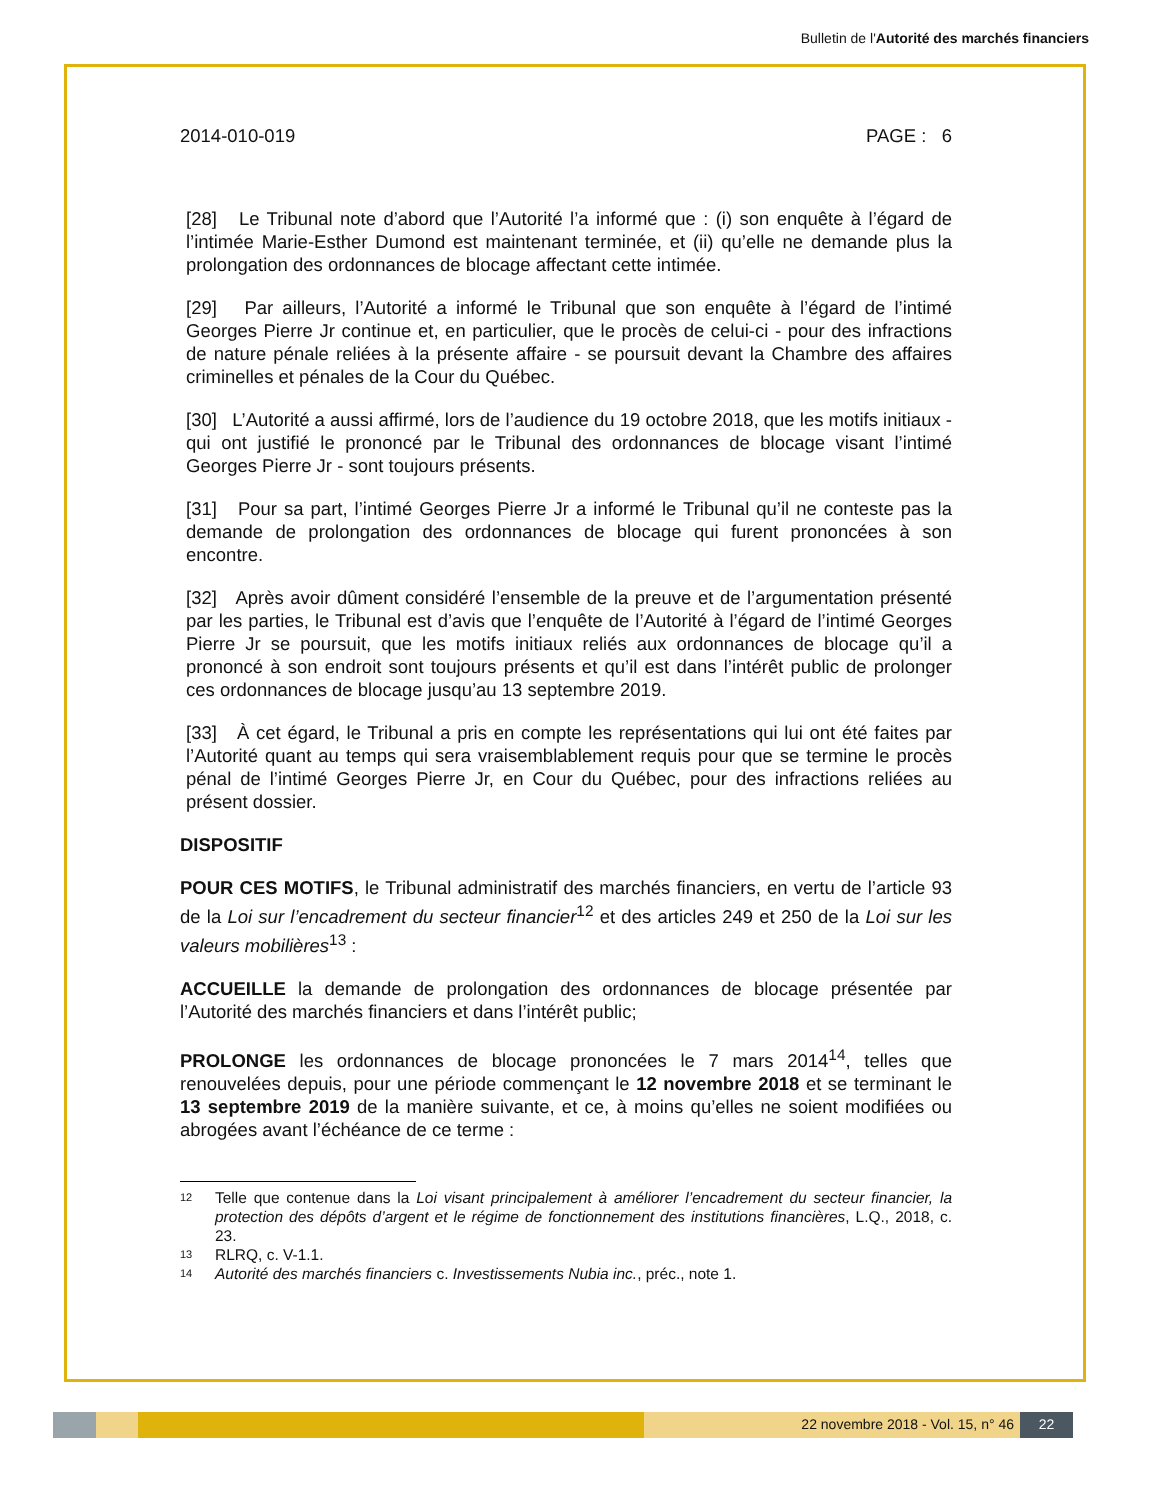Bulletin de l'Autorité des marchés financiers
2014-010-019 PAGE : 6
[28] Le Tribunal note d’abord que l’Autorité l’a informé que : (i) son enquête à l’égard de l’intimée Marie-Esther Dumond est maintenant terminée, et (ii) qu’elle ne demande plus la prolongation des ordonnances de blocage affectant cette intimée.
[29] Par ailleurs, l’Autorité a informé le Tribunal que son enquête à l’égard de l’intimé Georges Pierre Jr continue et, en particulier, que le procès de celui-ci - pour des infractions de nature pénale reliées à la présente affaire - se poursuit devant la Chambre des affaires criminelles et pénales de la Cour du Québec.
[30] L’Autorité a aussi affirmé, lors de l’audience du 19 octobre 2018, que les motifs initiaux - qui ont justifié le prononcé par le Tribunal des ordonnances de blocage visant l’intimé Georges Pierre Jr - sont toujours présents.
[31] Pour sa part, l’intimé Georges Pierre Jr a informé le Tribunal qu’il ne conteste pas la demande de prolongation des ordonnances de blocage qui furent prononcées à son encontre.
[32] Après avoir dûment considéré l’ensemble de la preuve et de l’argumentation présenté par les parties, le Tribunal est d’avis que l’enquête de l’Autorité à l’égard de l’intimé Georges Pierre Jr se poursuit, que les motifs initiaux reliés aux ordonnances de blocage qu’il a prononcé à son endroit sont toujours présents et qu’il est dans l’intérêt public de prolonger ces ordonnances de blocage jusqu’au 13 septembre 2019.
[33] À cet égard, le Tribunal a pris en compte les représentations qui lui ont été faites par l’Autorité quant au temps qui sera vraisemblablement requis pour que se termine le procès pénal de l’intimé Georges Pierre Jr, en Cour du Québec, pour des infractions reliées au présent dossier.
DISPOSITIF
POUR CES MOTIFS, le Tribunal administratif des marchés financiers, en vertu de l’article 93 de la Loi sur l’encadrement du secteur financier<sup>12</sup> et des articles 249 et 250 de la Loi sur les valeurs mobilières<sup>13</sup> :
ACCUEILLE la demande de prolongation des ordonnances de blocage présentée par l’Autorité des marchés financiers et dans l’intérêt public;
PROLONGE les ordonnances de blocage prononcées le 7 mars 2014<sup>14</sup>, telles que renouvelées depuis, pour une période commençant le 12 novembre 2018 et se terminant le 13 septembre 2019 de la manière suivante, et ce, à moins qu’elles ne soient modifiées ou abrogées avant l’échéance de ce terme :
12 Telle que contenue dans la Loi visant principalement à améliorer l’encadrement du secteur financier, la protection des dépôts d’argent et le régime de fonctionnement des institutions financières, L.Q., 2018, c. 23.
13 RLRQ, c. V-1.1.
14 Autorité des marchés financiers c. Investissements Nubia inc., préc., note 1.
22 novembre 2018 - Vol. 15, n° 46
22